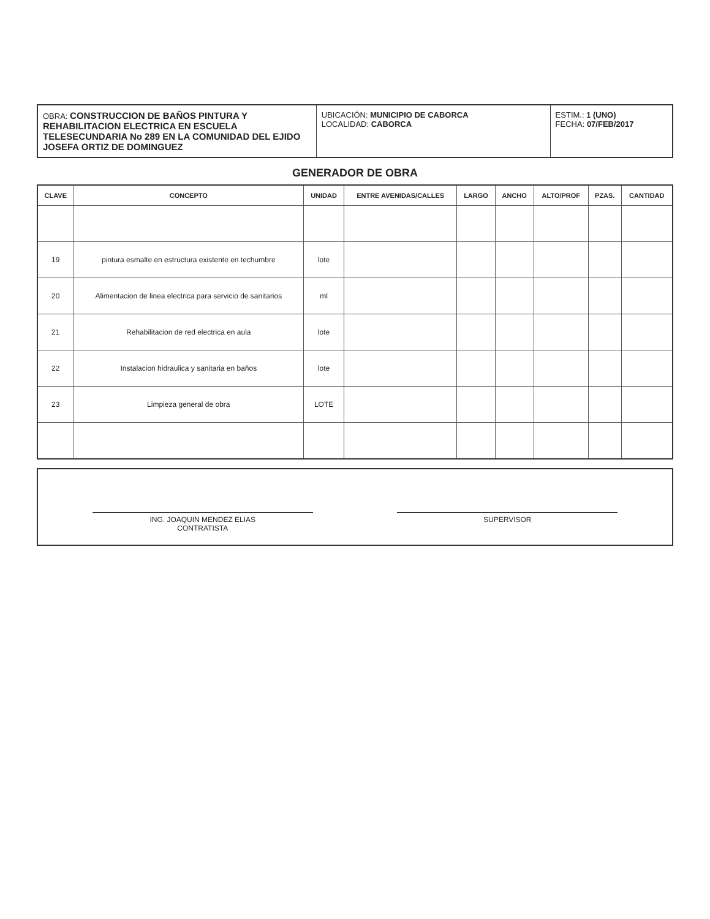OBRA: CONSTRUCCION DE BAÑOS PINTURA Y REHABILITACION ELECTRICA EN ESCUELA TELESECUNDARIA No 289 EN LA COMUNIDAD DEL EJIDO JOSEFA ORTIZ DE DOMINGUEZ
UBICACIÓN: MUNICIPIO DE CABORCA
LOCALIDAD: CABORCA
ESTIM.: 1 (UNO)
FECHA: 07/FEB/2017
GENERADOR DE OBRA
| CLAVE | CONCEPTO | UNIDAD | ENTRE AVENIDAS/CALLES | LARGO | ANCHO | ALTO/PROF | PZAS. | CANTIDAD |
| --- | --- | --- | --- | --- | --- | --- | --- | --- |
| 19 | pintura esmalte en estructura existente en techumbre | lote | | | | | | |
| 20 | Alimentacion de linea electrica para servicio de sanitarios | ml | | | | | | |
| 21 | Rehabilitacion de red electrica en aula | lote | | | | | | |
| 22 | Instalacion hidraulica y sanitaria en baños | lote | | | | | | |
| 23 | Limpieza general de obra | LOTE | | | | | | |
ING. JOAQUIN MENDEZ ELIAS
CONTRATISTA
SUPERVISOR